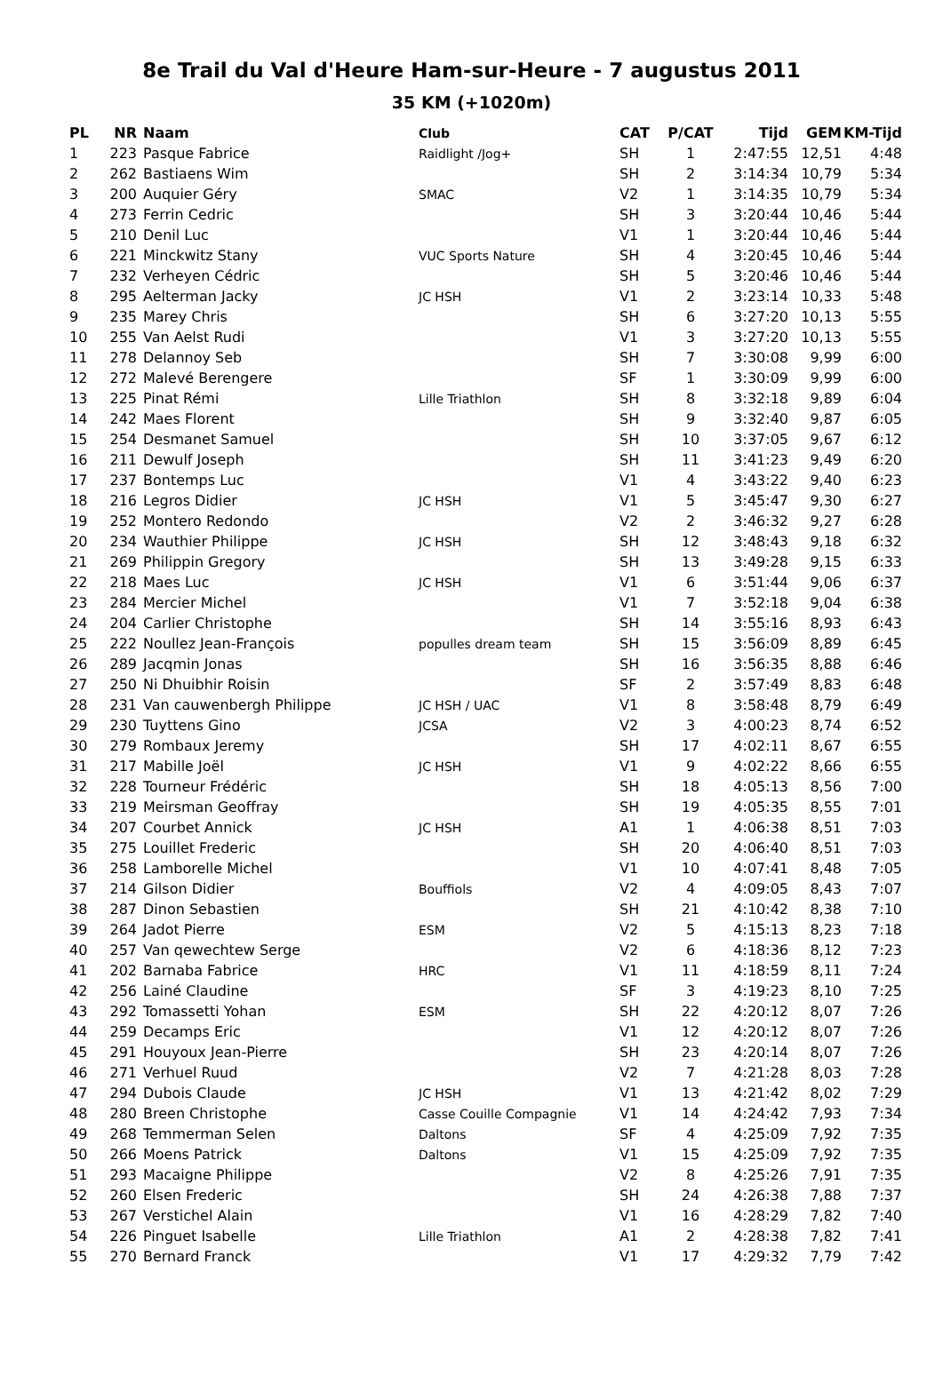8e Trail du Val d'Heure Ham-sur-Heure - 7 augustus 2011
35 KM (+1020m)
| PL | NR | Naam | Club | CAT | P/CAT | Tijd | GEM | KM-Tijd |
| --- | --- | --- | --- | --- | --- | --- | --- | --- |
| 1 | 223 | Pasque Fabrice | Raidlight /Jog+ | SH | 1 | 2:47:55 | 12,51 | 4:48 |
| 2 | 262 | Bastiaens Wim | | SH | 2 | 3:14:34 | 10,79 | 5:34 |
| 3 | 200 | Auquier Géry | SMAC | V2 | 1 | 3:14:35 | 10,79 | 5:34 |
| 4 | 273 | Ferrin Cedric | | SH | 3 | 3:20:44 | 10,46 | 5:44 |
| 5 | 210 | Denil Luc | | V1 | 1 | 3:20:44 | 10,46 | 5:44 |
| 6 | 221 | Minckwitz Stany | VUC Sports Nature | SH | 4 | 3:20:45 | 10,46 | 5:44 |
| 7 | 232 | Verheyen Cédric | | SH | 5 | 3:20:46 | 10,46 | 5:44 |
| 8 | 295 | Aelterman Jacky | JC HSH | V1 | 2 | 3:23:14 | 10,33 | 5:48 |
| 9 | 235 | Marey Chris | | SH | 6 | 3:27:20 | 10,13 | 5:55 |
| 10 | 255 | Van Aelst Rudi | | V1 | 3 | 3:27:20 | 10,13 | 5:55 |
| 11 | 278 | Delannoy Seb | | SH | 7 | 3:30:08 | 9,99 | 6:00 |
| 12 | 272 | Malevé Berengere | | SF | 1 | 3:30:09 | 9,99 | 6:00 |
| 13 | 225 | Pinat Rémi | Lille Triathlon | SH | 8 | 3:32:18 | 9,89 | 6:04 |
| 14 | 242 | Maes Florent | | SH | 9 | 3:32:40 | 9,87 | 6:05 |
| 15 | 254 | Desmanet Samuel | | SH | 10 | 3:37:05 | 9,67 | 6:12 |
| 16 | 211 | Dewulf Joseph | | SH | 11 | 3:41:23 | 9,49 | 6:20 |
| 17 | 237 | Bontemps Luc | | V1 | 4 | 3:43:22 | 9,40 | 6:23 |
| 18 | 216 | Legros Didier | JC HSH | V1 | 5 | 3:45:47 | 9,30 | 6:27 |
| 19 | 252 | Montero Redondo | | V2 | 2 | 3:46:32 | 9,27 | 6:28 |
| 20 | 234 | Wauthier Philippe | JC HSH | SH | 12 | 3:48:43 | 9,18 | 6:32 |
| 21 | 269 | Philippin Gregory | | SH | 13 | 3:49:28 | 9,15 | 6:33 |
| 22 | 218 | Maes Luc | JC HSH | V1 | 6 | 3:51:44 | 9,06 | 6:37 |
| 23 | 284 | Mercier Michel | | V1 | 7 | 3:52:18 | 9,04 | 6:38 |
| 24 | 204 | Carlier Christophe | | SH | 14 | 3:55:16 | 8,93 | 6:43 |
| 25 | 222 | Noullez Jean-François | populles dream team | SH | 15 | 3:56:09 | 8,89 | 6:45 |
| 26 | 289 | Jacqmin Jonas | | SH | 16 | 3:56:35 | 8,88 | 6:46 |
| 27 | 250 | Ni Dhuibhir Roisin | | SF | 2 | 3:57:49 | 8,83 | 6:48 |
| 28 | 231 | Van cauwenbergh Philippe | JC HSH / UAC | V1 | 8 | 3:58:48 | 8,79 | 6:49 |
| 29 | 230 | Tuyttens Gino | JCSA | V2 | 3 | 4:00:23 | 8,74 | 6:52 |
| 30 | 279 | Rombaux Jeremy | | SH | 17 | 4:02:11 | 8,67 | 6:55 |
| 31 | 217 | Mabille Joël | JC HSH | V1 | 9 | 4:02:22 | 8,66 | 6:55 |
| 32 | 228 | Tourneur Frédéric | | SH | 18 | 4:05:13 | 8,56 | 7:00 |
| 33 | 219 | Meirsman Geoffray | | SH | 19 | 4:05:35 | 8,55 | 7:01 |
| 34 | 207 | Courbet Annick | JC HSH | A1 | 1 | 4:06:38 | 8,51 | 7:03 |
| 35 | 275 | Louillet Frederic | | SH | 20 | 4:06:40 | 8,51 | 7:03 |
| 36 | 258 | Lamborelle Michel | | V1 | 10 | 4:07:41 | 8,48 | 7:05 |
| 37 | 214 | Gilson Didier | Bouffiols | V2 | 4 | 4:09:05 | 8,43 | 7:07 |
| 38 | 287 | Dinon Sebastien | | SH | 21 | 4:10:42 | 8,38 | 7:10 |
| 39 | 264 | Jadot Pierre | ESM | V2 | 5 | 4:15:13 | 8,23 | 7:18 |
| 40 | 257 | Van qewechtew Serge | | V2 | 6 | 4:18:36 | 8,12 | 7:23 |
| 41 | 202 | Barnaba Fabrice | HRC | V1 | 11 | 4:18:59 | 8,11 | 7:24 |
| 42 | 256 | Lainé Claudine | | SF | 3 | 4:19:23 | 8,10 | 7:25 |
| 43 | 292 | Tomassetti Yohan | ESM | SH | 22 | 4:20:12 | 8,07 | 7:26 |
| 44 | 259 | Decamps Eric | | V1 | 12 | 4:20:12 | 8,07 | 7:26 |
| 45 | 291 | Houyoux Jean-Pierre | | SH | 23 | 4:20:14 | 8,07 | 7:26 |
| 46 | 271 | Verhuel Ruud | | V2 | 7 | 4:21:28 | 8,03 | 7:28 |
| 47 | 294 | Dubois Claude | JC HSH | V1 | 13 | 4:21:42 | 8,02 | 7:29 |
| 48 | 280 | Breen Christophe | Casse Couille Compagnie | V1 | 14 | 4:24:42 | 7,93 | 7:34 |
| 49 | 268 | Temmerman Selen | Daltons | SF | 4 | 4:25:09 | 7,92 | 7:35 |
| 50 | 266 | Moens Patrick | Daltons | V1 | 15 | 4:25:09 | 7,92 | 7:35 |
| 51 | 293 | Macaigne Philippe | | V2 | 8 | 4:25:26 | 7,91 | 7:35 |
| 52 | 260 | Elsen Frederic | | SH | 24 | 4:26:38 | 7,88 | 7:37 |
| 53 | 267 | Verstichel Alain | | V1 | 16 | 4:28:29 | 7,82 | 7:40 |
| 54 | 226 | Pinguet Isabelle | Lille Triathlon | A1 | 2 | 4:28:38 | 7,82 | 7:41 |
| 55 | 270 | Bernard Franck | | V1 | 17 | 4:29:32 | 7,79 | 7:42 |